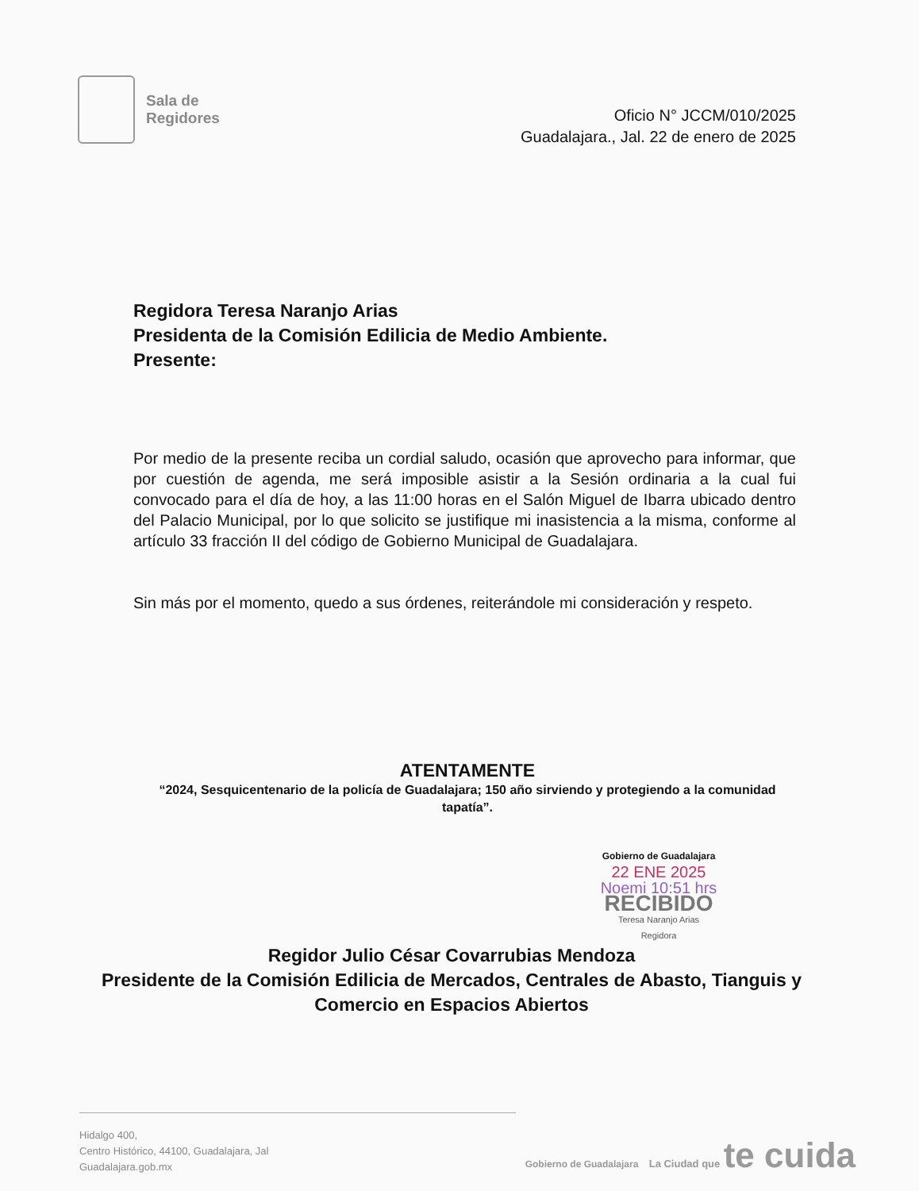Sala de
Regidores
Oficio N° JCCM/010/2025
Guadalajara., Jal. 22 de enero de 2025
Regidora Teresa Naranjo Arias
Presidenta de la Comisión Edilicia de Medio Ambiente.
Presente:
Por medio de la presente reciba un cordial saludo, ocasión que aprovecho para informar, que por cuestión de agenda, me será imposible asistir a la Sesión ordinaria a la cual fui convocado para el día de hoy, a las 11:00 horas en el Salón Miguel de Ibarra ubicado dentro del Palacio Municipal, por lo que solicito se justifique mi inasistencia a la misma, conforme al artículo 33 fracción II del código de Gobierno Municipal de Guadalajara.
Sin más por el momento, quedo a sus órdenes, reiterándole mi consideración y respeto.
ATENTAMENTE
“2024, Sesquicentenario de la policía de Guadalajara; 150 año sirviendo y protegiendo a la comunidad tapatía”.
Gobierno de Guadalajara
22 ENE 2025
Noemi 10:51 hrs
RECIBIDO
Teresa Naranjo Arias
Regidora
Regidor Julio César Covarrubias Mendoza
Presidente de la Comisión Edilicia de Mercados, Centrales de Abasto, Tianguis y Comercio en Espacios Abiertos
Hidalgo 400,
Centro Histórico, 44100, Guadalajara, Jal
Guadalajara.gob.mx
Gobierno de Guadalajara La Ciudad que te cuida